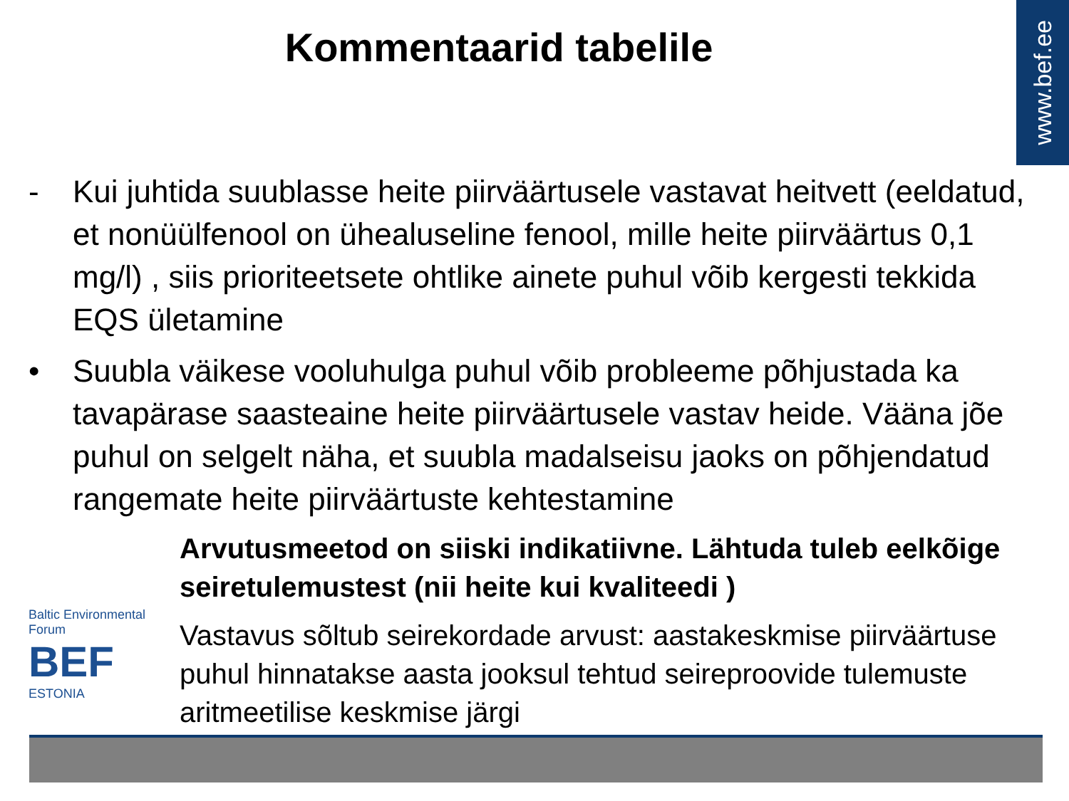www.bef.ee
Kommentaarid tabelile
- Kui juhtida suublasse heite piirväärtusele vastavat heitvett (eeldatud, et nonüülfenool on ühealuseline fenool, mille heite piirväärtus 0,1 mg/l) , siis prioriteetsete ohtlike ainete puhul võib kergesti tekkida EQS ületamine
• Suubla väikese vooluhulga puhul võib probleeme põhjustada ka tavapärase saasteaine heite piirväärtusele vastav heide. Vääna jõe puhul on selgelt näha, et suubla madalseisu jaoks on põhjendatud rangemate heite piirväärtuste kehtestamine
Baltic Environmental Forum
BEF
ESTONIA
Arvutusmeetod on siiski indikatiivne. Lähtuda tuleb eelkõige seiretulemustest (nii heite kui kvaliteedi )
Vastavus sõltub seirekordade arvust: aastakeskmise piirväärtuse puhul hinnatakse aasta jooksul tehtud seireproovide tulemuste aritmeetilise keskmise järgi